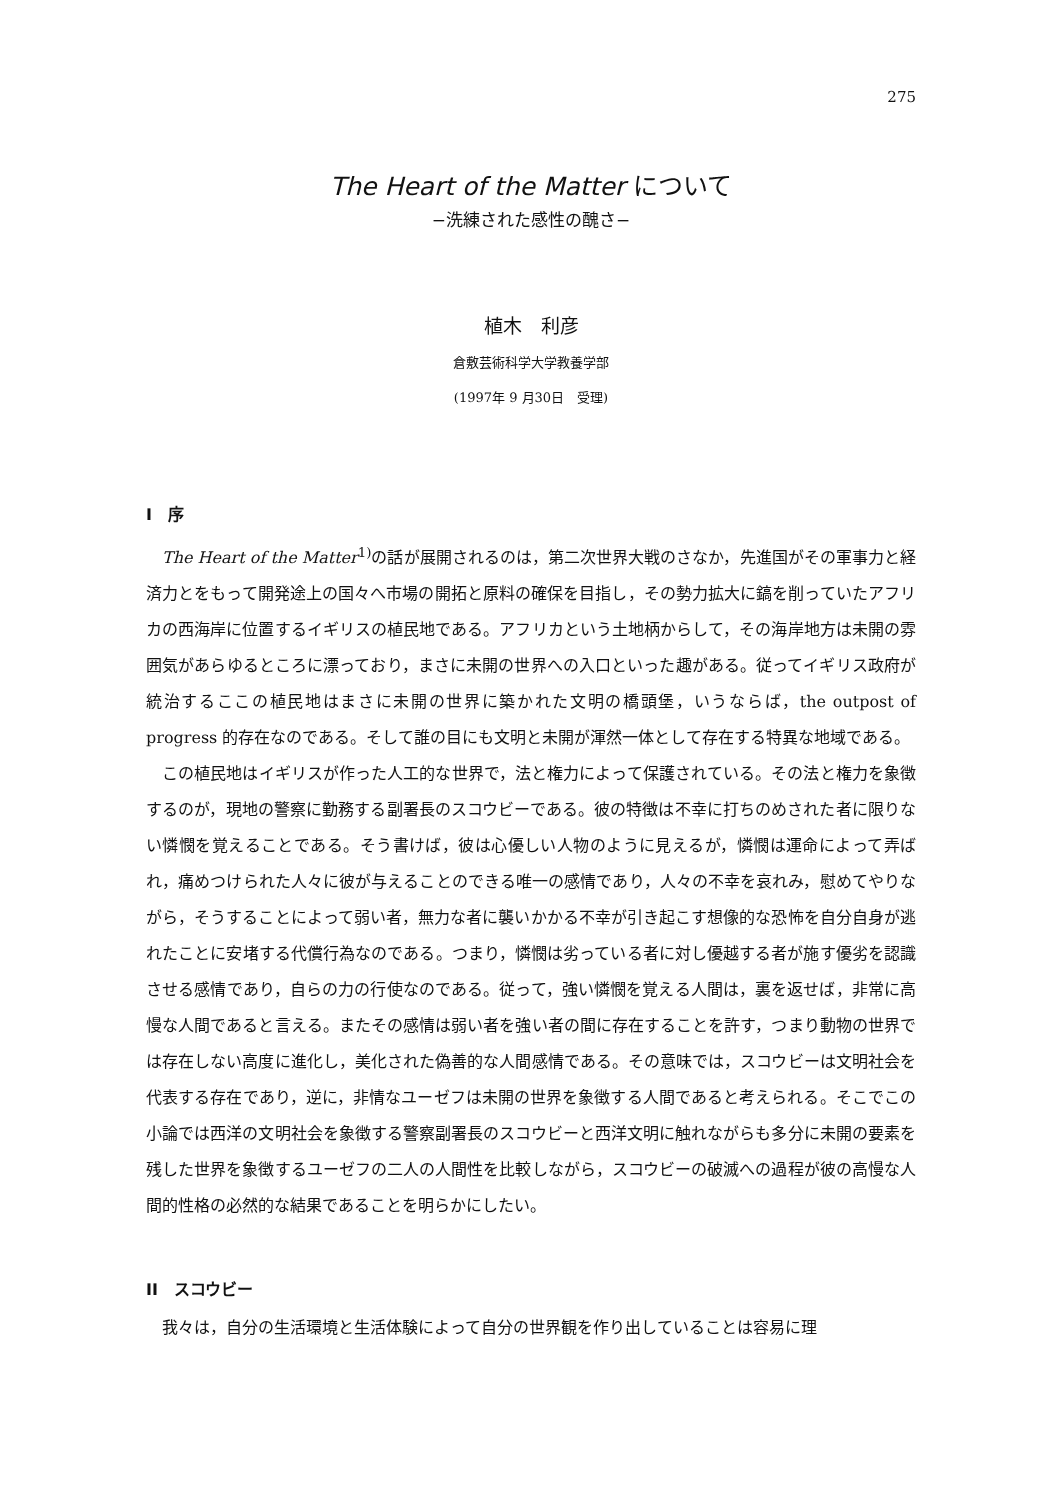275
The Heart of the Matter について
−洗練された感性の醜さ−
植木　利彦
倉敷芸術科学大学教養学部
(1997年 9 月30日　受理)
I　序
The Heart of the Matter<sup>1)</sup>の話が展開されるのは，第二次世界大戦のさなか，先進国がその軍事力と経済力とをもって開発途上の国々へ市場の開拓と原料の確保を目指し，その勢力拡大に鎬を削っていたアフリカの西海岸に位置するイギリスの植民地である。アフリカという土地柄からして，その海岸地方は未開の雰囲気があらゆるところに漂っており，まさに未開の世界への入口といった趣がある。従ってイギリス政府が統治するここの植民地はまさに未開の世界に築かれた文明の橋頭堡，いうならば，the outpost of progress 的存在なのである。そして誰の目にも文明と未開が渾然一体として存在する特異な地域である。
この植民地はイギリスが作った人工的な世界で，法と権力によって保護されている。その法と権力を象徴するのが，現地の警察に勤務する副署長のスコウビーである。彼の特徴は不幸に打ちのめされた者に限りない憐憫を覚えることである。そう書けば，彼は心優しい人物のように見えるが，憐憫は運命によって弄ばれ，痛めつけられた人々に彼が与えることのできる唯一の感情であり，人々の不幸を哀れみ，慰めてやりながら，そうすることによって弱い者，無力な者に襲いかかる不幸が引き起こす想像的な恐怖を自分自身が逃れたことに安堵する代償行為なのである。つまり，憐憫は劣っている者に対し優越する者が施す優劣を認識させる感情であり，自らの力の行使なのである。従って，強い憐憫を覚える人間は，裏を返せば，非常に高慢な人間であると言える。またその感情は弱い者を強い者の間に存在することを許す，つまり動物の世界では存在しない高度に進化し，美化された偽善的な人間感情である。その意味では，スコウビーは文明社会を代表する存在であり，逆に，非情なユーゼフは未開の世界を象徴する人間であると考えられる。そこでこの小論では西洋の文明社会を象徴する警察副署長のスコウビーと西洋文明に触れながらも多分に未開の要素を残した世界を象徴するユーゼフの二人の人間性を比較しながら，スコウビーの破滅への過程が彼の高慢な人間的性格の必然的な結果であることを明らかにしたい。
II　スコウビー
我々は，自分の生活環境と生活体験によって自分の世界観を作り出していることは容易に理